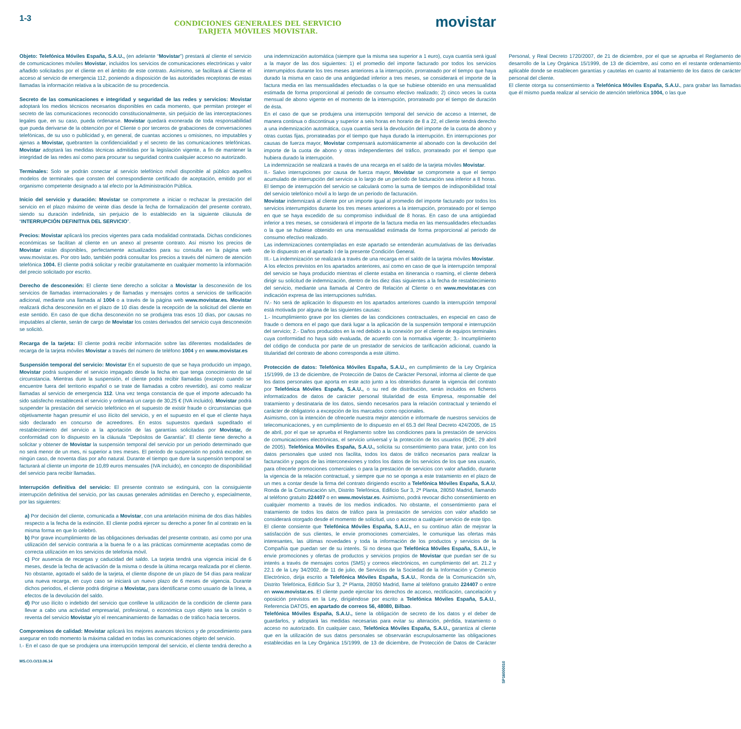1-3
CONDICIONES GENERALES DEL SERVICIO
TARJETA MÓVILES MOVISTAR.
movistar
Objeto: Telefónica Móviles España, S.A.U., (en adelante “Movistar”) prestará al cliente el servicio de comunicaciones móviles Movistar, incluidos los servicios de comunicaciones electrónicas y valor añadido solicitados por el cliente en el ámbito de este contrato. Asímismo, se facilitará al Cliente el acceso al servicio de emergencia 112, poniendo a disposición de las autoridades receptoras de estas llamadas la información relativa a la ubicación de su procedencia.
Secreto de las comunicaciones e integridad y seguridad de las redes y servicios: Movistar adoptará los medios técnicos necesarios disponibles en cada momento, que permitan proteger el secreto de las comunicaciones reconocido constitucionalmente, sin perjuicio de las interceptaciones legales que, en su caso, pueda ordenarse. Movistar quedará exonerada de toda responsabilidad que pueda derivarse de la obtención por el Cliente o por terceros de grabaciones de conversaciones telefónicas, de su uso o publicidad y, en general, de cuantas acciones u omisiones, no imputables y ajenas a Movistar, quebranten la confidencialidad y el secreto de las comunicaciones telefónicas. Movistar adoptará las medidas técnicas admitidas por la legislación vigente, a fin de mantener la integridad de las redes así como para procurar su seguridad contra cualquier acceso no autorizado.
Terminales: Solo se podrán conectar al servicio telefónico móvil disponible al público aquellos modelos de terminales que consten del correspondiente certificado de aceptación, emitido por el organismo competente designado a tal efecto por la Administración Pública.
Inicio del servicio y duración: Movistar se compromete a iniciar o rechazar la prestación del servicio en el plazo máximo de veinte días desde la fecha de formalización del presente contrato, siendo su duración indefinida, sin perjuicio de lo establecido en la siguiente cláusula de “INTERRUPCIÓN DEFINITIVA DEL SERVICIO”.
Precios: Movistar aplicará los precios vigentes para cada modalidad contratada. Dichas condiciones económicas se facilitan al cliente en un anexo al presente contrato. Así mismo los precios de Movistar están disponibles, perfectamente actualizados para su consulta en la página web www.movistar.es. Por otro lado, también podrá consultar los precios a través del número de atención telefónica 1004. El cliente podrá solicitar y recibir gratuitamente en cualquier momento la información del precio solicitado por escrito.
Derecho de desconexión: El cliente tiene derecho a solicitar a Movistar la desconexión de los servicios de llamadas internacionales y de llamadas y mensajes cortos a servicios de tarificación adicional, mediante una llamada al 1004 o a través de la página web www.movistar.es. Movistar realizará dicha desconexión en el plazo de 10 días desde la recepción de la solicitud del cliente en este sentido. En caso de que dicha desconexión no se produjera tras esos 10 días, por causas no imputables al cliente, serán de cargo de Movistar los costes derivados del servicio cuya desconexión se solicitó.
Recarga de la tarjeta: El cliente podrá recibir información sobre las diferentes modalidades de recarga de la tarjeta móviles Movistar a través del número de teléfono 1004 y en www.movistar.es
Suspensión temporal del servicio: Movistar En el supuesto de que se haya producido un impago, Movistar podrá suspender el servicio impagado desde la fecha en que tenga conocimiento de tal circunstancia. Mientras dure la suspensión, el cliente podrá recibir llamadas (excepto cuando se encuentre fuera del territorio español o se trate de llamadas a cobro revertido), así como realizar llamadas al servicio de emergencia 112. Una vez tenga constancia de que el importe adecuado ha sido satisfecho restablecerá el servicio y ordenará un cargo de 30,25 € (IVA incluido). Movistar podrá suspender la prestación del servicio telefónico en el supuesto de existir fraude o circunstancias que objetivamente hagan presumir el uso ilícito del servicio, y en el supuesto en el que el cliente haya sido declarado en concurso de acreedores. En estos supuestos quedará supeditado el restablecimiento del servicio a la aportación de las garantías solicitadas por Movistar, de conformidad con lo dispuesto en la cláusula “Depósitos de Garantía”. El cliente tiene derecho a solicitar y obtener de Movistar la suspensión temporal del servicio por un periodo determinado que no será menor de un mes, ni superior a tres meses. El periodo de suspensión no podrá exceder, en ningún caso, de noventa días por año natural. Durante el tiempo que dure la suspensión temporal se facturará al cliente un importe de 10,89 euros mensuales (IVA incluido), en concepto de disponibilidad del servicio para recibir llamadas.
Interrupción definitiva del servicio: El presente contrato se extinguirá, con la consiguiente interrupción definitiva del servicio, por las causas generales admitidas en Derecho y, especialmente, por las siguientes:
a) Por decisión del cliente, comunicada a Movistar, con una antelación mínima de dos días hábiles respecto a la fecha de la extinción. El cliente podrá ejercer su derecho a poner fin al contrato en la misma forma en que lo celebró.
b) Por grave incumplimiento de las obligaciones derivadas del presente contrato, así como por una utilización del servicio contraria a la buena fe o a las prácticas comúnmente aceptadas como de correcta utilización en los servicios de telefonía móvil.
c) Por ausencia de recargas y caducidad del saldo. La tarjeta tendrá una vigencia inicial de 6 meses, desde la fecha de activación de la misma o desde la última recarga realizada por el cliente. No obstante, agotado el saldo de la tarjeta, el cliente dispone de un plazo de 54 días para realizar una nueva recarga, en cuyo caso se iniciará un nuevo plazo de 6 meses de vigencia. Durante dichos periodos, el cliente podrá dirigirse a Movistar, para identificarse como usuario de la línea, a efectos de la devolución del saldo.
d) Por uso ilícito o indebido del servicio que conlleve la utilización de la condición de cliente para llevar a cabo una actividad empresarial, profesional, o económica cuyo objeto sea la cesión o reventa del servicio Movistar y/o el reencaminamiento de llamadas o de tráfico hacia terceros.
Compromisos de calidad: Movistar aplicará los mejores avances técnicos y de procedimiento para asegurar en todo momento la máxima calidad en todas las comunicaciones objeto del servicio.
I.- En el caso de que se produjera una interrupción temporal del servicio, el cliente tendrá derecho a una indemnización automática (siempre que la misma sea superior a 1 euro), cuya cuantía será igual a la mayor de las dos siguientes: 1) el promedio del importe facturado por todos los servicios interrumpidos durante los tres meses anteriores a la interrupción, prorrateado por el tiempo que haya durado la misma en caso de una antigüedad inferior a tres meses, se considerará el importe de la factura media en las mensualidades efectuadas o la que se hubiese obtenido en una mensualidad estimada de forma proporcional al periodo de consumo efectivo realizado; 2) cinco veces la cuota mensual de abono vigente en el momento de la interrupción, prorrateado por el tiempo de duración de ésta.
En el caso de que se produjera una interrupción temporal del servicio de acceso a Internet, de manera continua o discontinua y superior a seis horas en horario de 8 a 22, el cliente tendrá derecho a una indemnización automática, cuya cuantía será la devolución del importe de la cuota de abono y otras cuotas fijas, prorrateadas por el tiempo que haya durado la interrupción. En interrupciones por causas de fuerza mayor, Movistar compensará automáticamente al abonado con la devolución del importe de la cuota de abono y otras independientes del tráfico, prorrateado por el tiempo que hubiera durado la interrupción.
La indemnización se realizará a través de una recarga en el saldo de la tarjeta móviles Movistar.
II.- Salvo interrupciones por causa de fuerza mayor, Movistar se compromete a que el tiempo acumulado de interrupción del servicio a lo largo de un período de facturación sea inferior a 8 horas. El tiempo de interrupción del servicio se calculará como la suma de tiempos de indisponibilidad total del servicio telefónico móvil a lo largo de un período de facturación.
Movistar indemnizará al cliente por un importe igual al promedio del importe facturado por todos los servicios interrumpidos durante los tres meses anteriores a la interrupción, prorrateado por el tiempo en que se haya excedido de su compromiso individual de 8 horas. En caso de una antigüedad inferior a tres meses, se considerará el importe de la factura media en las mensualidades efectuadas o la que se hubiese obtenido en una mensualidad estimada de forma proporcional al periodo de consumo efectivo realizado.
Las indemnizaciones contempladas en este apartado se entenderán acumulativas de las derivadas de lo dispuesto en el apartado I de la presente Condición General.
III.- La indemnización se realizará a través de una recarga en el saldo de la tarjeta móviles Movistar.
A los efectos previstos en los apartados anteriores, así como en caso de que la interrupción temporal del servicio se haya producido mientras el cliente estaba en itinerancia o roaming, el cliente deberá dirigir su solicitud de indemnización, dentro de los diez días siguientes a la fecha de restablecimiento del servicio, mediante una llamada al Centro de Relación al Cliente o en www.movistar.es con indicación expresa de las interrupciones sufridas.
IV.- No será de aplicación lo dispuesto en los apartados anteriores cuando la interrupción temporal está motivada por alguna de las siguientes causas:
1.- Incumplimiento grave por los clientes de las condiciones contractuales, en especial en caso de fraude o demora en el pago que dará lugar a la aplicación de la suspensión temporal e interrupción del servicio; 2.- Daños producidos en la red debido a la conexión por el cliente de equipos terminales cuya conformidad no haya sido evaluada, de acuerdo con la normativa vigente; 3.- Incumplimiento del código de conducta por parte de un prestador de servicios de tarificación adicional, cuando la titularidad del contrato de abono corresponda a este último.
Protección de datos: Telefónica Móviles España, S.A.U., en cumplimiento de la Ley Orgánica 15/1999, de 13 de diciembre, de Protección de Datos de Carácter Personal, informa al cliente de que los datos personales que aporta en este acto junto a los obtenidos durante la vigencia del contrato por Telefónica Móviles España, S.A.U., o su red de distribución, serán incluidos en ficheros informatizados de datos de carácter personal titularidad de esta Empresa, responsable del tratamiento y destinataria de los datos, siendo necesarios para la relación contractual y teniendo el carácter de obligatorio a excepción de los marcados como opcionales.
Asimismo, con la intención de ofrecerle nuestra mejor atención e informarle de nuestros servicios de telecomunicaciones, y en cumplimiento de lo dispuesto en el 65.3 del Real Decreto 424/2005, de 15 de abril, por el que se aprueba el Reglamento sobre las condiciones para la prestación de servicios de comunicaciones electrónicas, el servicio universal y la protección de los usuarios (BOE, 29 abril de 2005). Telefónica Móviles España, S.A.U., solicita su consentimiento para tratar, junto con los datos personales que usted nos facilita, todos los datos de tráfico necesarios para realizar la facturación y pagos de las interconexiones y todos los datos de los servicios de los que sea usuario, para ofrecerle promociones comerciales o para la prestación de servicios con valor añadido, durante la vigencia de la relación contractual, y siempre que no se oponga a este tratamiento en el plazo de un mes a contar desde la firma del contrato dirigiendo escrito a Telefónica Móviles España, S.A.U, Ronda de la Comunicación s/n, Distrito Telefónica, Edificio Sur 3, 2ª Planta, 28050 Madrid, llamando al teléfono gratuito 224407 o en www.movistar.es. Asimismo, podrá revocar dicho consentimiento en cualquier momento a través de los medios indicados. No obstante, el consentimiento para el tratamiento de todos los datos de tráfico para la prestación de servicios con valor añadido se considerará otorgado desde el momento de solicitud, uso o acceso a cualquier servicio de este tipo.
El cliente consiente que Telefónica Móviles España, S.A.U., en su continuo afán de mejorar la satisfacción de sus clientes, le envíe promociones comerciales, le comunique las ofertas más interesantes, las últimas novedades y toda la información de los productos y servicios de la Compañía que puedan ser de su interés. Si no desea que Telefónica Móviles España, S.A.U., le envíe promociones y ofertas de productos y servicios propios de Movistar que puedan ser de su interés a través de mensajes cortos (SMS) y correos electrónicos, en cumplimiento del art. 21.2 y 22.1 de la Ley 34/2002, de 11 de julio, de Servicios de la Sociedad de la Información y Comercio Electrónico, dirija escrito a Telefónica Móviles España, S.A.U., Ronda de la Comunicación s/n, Distrito Telefónica, Edificio Sur 3, 2ª Planta, 28050 Madrid, llame al teléfono gratuito 224407 o entre en www.movistar.es. El cliente puede ejercitar los derechos de acceso, rectificación, cancelación y oposición previstos en la Ley, dirigiéndose por escrito a Telefónica Móviles España, S.A.U., Referencia DATOS, en apartado de correos 56, 48080, Bilbao.
Telefónica Móviles España, S.A.U., tiene la obligación de secreto de los datos y el deber de guardarlos, y adoptará las medidas necesarias para evitar su alteración, pérdida, tratamiento o acceso no autorizado. En cualquier caso, Telefónica Móviles España, S.A.U., garantiza al cliente que en la utilización de sus datos personales se observarán escrupulosamente las obligaciones establecidas en la Ley Orgánica 15/1999, de 13 de diciembre, de Protección de Datos de Carácter Personal, y Real Decreto 1720/2007, de 21 de diciembre, por el que se aprueba el Reglamento de desarrollo de la Ley Orgánica 15/1999, de 13 de diciembre, así como en el restante ordenamiento aplicable donde se establecen garantías y cautelas en cuanto al tratamiento de los datos de carácter personal del cliente.
El cliente otorga su consentimiento a Telefónica Móviles España, S.A.U., para grabar las llamadas que él mismo pueda realizar al servicio de atención telefónica 1004, o las que
MS.CO.O/13.06.14
SP16000010